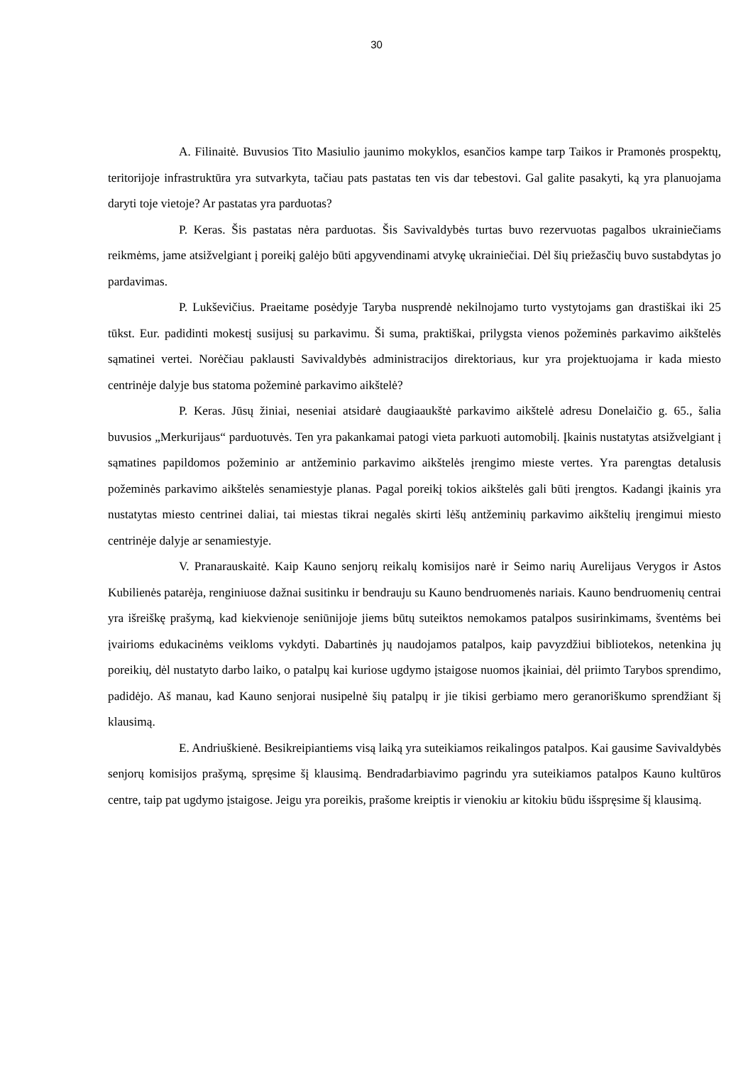30
A. Filinaitė. Buvusios Tito Masiulio jaunimo mokyklos, esančios kampe tarp Taikos ir Pramonės prospektų, teritorijoje infrastruktūra yra sutvarkyta, tačiau pats pastatas ten vis dar tebestovi. Gal galite pasakyti, ką yra planuojama daryti toje vietoje? Ar pastatas yra parduotas?
P. Keras. Šis pastatas nėra parduotas. Šis Savivaldybės turtas buvo rezervuotas pagalbos ukrainiečiams reikmėms, jame atsižvelgiant į poreikį galėjo būti apgyvendinami atvykę ukrainiečiai. Dėl šių priežasčių buvo sustabdytas jo pardavimas.
P. Lukševičius. Praeitame posėdyje Taryba nusprendė nekilnojamo turto vystytojams gan drastiškai iki 25 tūkst. Eur. padidinti mokestį susijusį su parkavimu. Ši suma, praktiškai, prilygsta vienos požeminės parkavimo aikštelės sąmatinei vertei. Norėčiau paklausti Savivaldybės administracijos direktoriaus, kur yra projektuojama ir kada miesto centrinėje dalyje bus statoma požeminė parkavimo aikštelė?
P. Keras. Jūsų žiniai, neseniai atsidarė daugiaaukštė parkavimo aikštelė adresu Donelaičio g. 65., šalia buvusios „Merkurijaus“ parduotuvės. Ten yra pakankamai patogi vieta parkuoti automobilį. Įkainis nustatytas atsižvelgiant į sąmatines papildomos požeminio ar antžeminio parkavimo aikštelės įrengimo mieste vertes. Yra parengtas detalusis požeminės parkavimo aikštelės senamiestyje planas. Pagal poreikį tokios aikštelės gali būti įrengtos. Kadangi įkainis yra nustatytas miesto centrinei daliai, tai miestas tikrai negalės skirti lėšų antžeminių parkavimo aikštelių įrengimui miesto centrinėje dalyje ar senamiestyje.
V. Pranarauskaitė. Kaip Kauno senjorų reikalų komisijos narė ir Seimo narių Aurelijaus Verygos ir Astos Kubilienės patarėja, renginiuose dažnai susitinku ir bendrauju su Kauno bendruomenės nariais. Kauno bendruomenių centrai yra išreiškę prašymą, kad kiekvienoje seniūnijoje jiems būtų suteiktos nemokamos patalpos susirinkimams, šventėms bei įvairioms edukacinėms veikloms vykdyti. Dabartinės jų naudojamos patalpos, kaip pavyzdžiui bibliotekos, netenkina jų poreikių, dėl nustatyto darbo laiko, o patalpų kai kuriose ugdymo įstaigose nuomos įkainiai, dėl priimto Tarybos sprendimo, padidėjo. Aš manau, kad Kauno senjorai nusipelnė šių patalpų ir jie tikisi gerbiamo mero geranoriškumo sprendžiant šį klausimą.
E. Andriuškienė. Besikreipiantiems visą laiką yra suteikiamos reikalingos patalpos. Kai gausime Savivaldybės senjorų komisijos prašymą, spręsime šį klausimą. Bendradarbiavimo pagrindu yra suteikiamos patalpos Kauno kultūros centre, taip pat ugdymo įstaigose. Jeigu yra poreikis, prašome kreiptis ir vienokiu ar kitokiu būdu išspręsime šį klausimą.